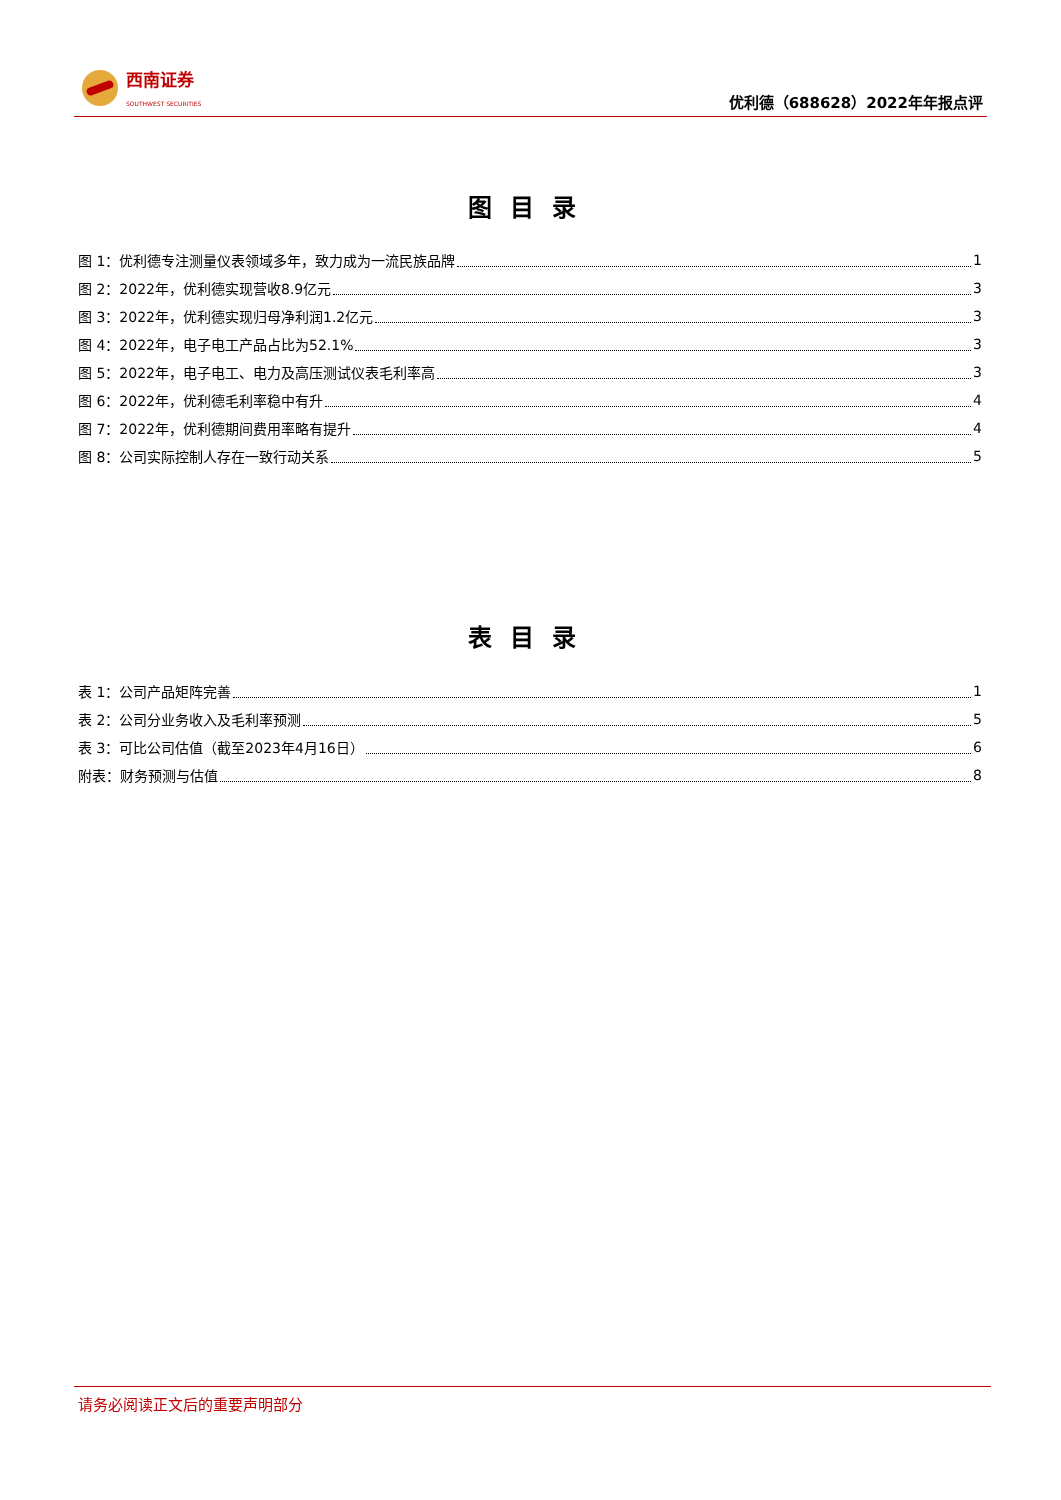西南证券
SOUTHWEST SECURITIES
优利德（688628）2022年年报点评
图目录
图 1：优利德专注测量仪表领域多年，致力成为一流民族品牌 1
图 2：2022年，优利德实现营收8.9亿元 3
图 3：2022年，优利德实现归母净利润1.2亿元 3
图 4：2022年，电子电工产品占比为52.1% 3
图 5：2022年，电子电工、电力及高压测试仪表毛利率高 3
图 6：2022年，优利德毛利率稳中有升 4
图 7：2022年，优利德期间费用率略有提升 4
图 8：公司实际控制人存在一致行动关系 5
表目录
表 1：公司产品矩阵完善 1
表 2：公司分业务收入及毛利率预测 5
表 3：可比公司估值（截至2023年4月16日） 6
附表：财务预测与估值 8
请务必阅读正文后的重要声明部分